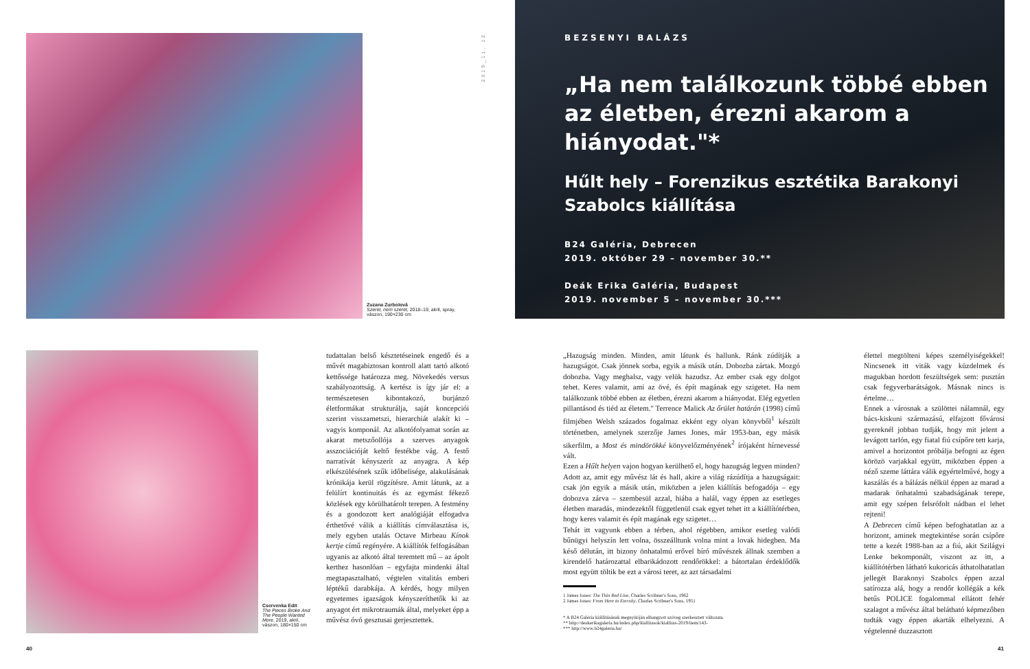Zuzana Zurbolová
Szeret, nem szeret, 2018–19, akril, spray, vászon, 190×230 cm
2019_11, 12
Cservenka Edit
The Pieces Broke And The People Wanted More, 2019, akril, vászon, 180×150 cm
tudattalan belső késztetéseinek engedő és a művét magabiztosan kontroll alatt tartó alkotó kettőssége határozza meg. Növekedés versus szabályozottság. A kertész is így jár el: a természetesen kibontakozó, burjánzó életformákat strukturálja, saját koncepciói szerint visszametszi, hierarchiát alakít ki – vagyis komponál. Az alkotófolyamat során az akarat metszőollója a szerves anyagok asszociációját keltő festékbe vág. A festő narratívát kényszerít az anyagra. A kép elkészülésének szűk időbelisége, alakulásának krónikája kerül rögzítésre. Amit látunk, az a felülírt kontinuitás és az egymást fékező közlések egy körülhatárolt terepen. A festmény és a gondozott kert analógiáját elfogadva érthetővé válik a kiállítás címválasztása is, mely egyben utalás Octave Mirbeau Kínok kertje című regényére. A kiállítók felfogásában ugyanis az alkotó által teremtett mű – az ápolt kerthez hasonlóan – egyfajta mindenki által megtapasztalható, végtelen vitalitás emberi léptékű darabkája. A kérdés, hogy milyen egyetemes igazságok kényszeríthetők ki az anyagot ért mikrotraumák által, melyeket épp a művész óvó gesztusai gerjesztettek.
40
BEZSENYI BALÁZS
„Ha nem találkozunk többé ebben az életben, érezni akarom a hiányodat."*
Hűlt hely – Forenzikus esztétika Barakonyi Szabolcs kiállítása
B24 Galéria, Debrecen
2019. október 29 – november 30.**
Deák Erika Galéria, Budapest
2019. november 5 – november 30.***
„Hazugság minden. Minden, amit látunk és hallunk. Ránk zúdítják a hazugságot. Csak jönnek sorba, egyik a másik után. Dobozba zártak. Mozgó dobozba. Vagy meghalsz, vagy velük hazudsz. Az ember csak egy dolgot tehet. Keres valamit, ami az övé, és épít magának egy szigetet. Ha nem találkozunk többé ebben az életben, érezni akarom a hiányodat. Elég egyetlen pillantásod és tiéd az életem." Terrence Malick Az őrület határán (1998) című filmjében Welsh százados fogalmaz ekként egy olyan könyvből<sup>1</sup> készült történetben, amelynek szerzője James Jones, már 1953-ban, egy másik sikerfilm, a Most és mindörökké könyvelőzményének<sup>2</sup> írójaként hírnevessé vált.
Ezen a Hűlt helyen vajon hogyan kerülhető el, hogy hazugság legyen minden? Adott az, amit egy művész lát és hall, akire a világ rázúdítja a hazugságait: csak jön egyik a másik után, miközben a jelen kiállítás befogadója – egy dobozva zárva – szembesül azzal, hiába a halál, vagy éppen az esetleges életben maradás, mindezektől függetlenül csak egyet tehet itt a kiállítótérben, hogy keres valamit és épít magának egy szigetet…
Tehát itt vagyunk ebben a térben, ahol régebben, amikor esetleg valódi bűnügyi helyszín lett volna, összeálltunk volna mint a lovak hidegben. Ma késő délután, itt bizony önhatalmú erővel bíró művészek állnak szemben a kirendelő határozattal elbarikádozott rendőrökkel: a bátortalan érdeklődők most együtt töltik be ezt a városi teret, az azt társadalmi
1 James Jones: The Thin Red Line, Charles Scribner's Sons, 1962
2 James Jones: From Here to Eternity, Charles Scribner's Sons, 1951
* A B24 Galéria kiállításának megnyitóján elhangzott szöveg szerkesztett változata.
** http://deakerikagaleria.hu/index.php/kiallitasok/kiallitas-2019/item/143-
*** http://www.b24galeria.hu/
élettel megtölteni képes személyiségekkel! Nincsenek itt viták vagy küzdelmek és magukban hordott feszültségek sem: pusztán csak fegyverbarátságok. Másnak nincs is értelme…
Ennek a városnak a szülöttei nálamnál, egy bács-kiskuni származású, elfajzott fővárosi gyereknél jobban tudják, hogy mit jelent a levágott tarlón, egy fiatal fiú csípőre tett karja, amivel a horizontot próbálja befogni az égen körözö varjakkal együtt, miközben éppen a néző szeme láttára válik egyértelművé, hogy a kaszálás és a bálázás nélkül éppen az marad a madarak önhatalmú szabadságának terepe, amit egy szépen felsrófolt nádban el lehet rejteni!
A Debrecen című képen befoghatatlan az a horizont, aminek megtekintése során csípőre tette a kezét 1988-ban az a fiú, akit Szilágyi Lenke bekomponált, viszont az itt, a kiállítótérben látható kukoricás áthatolhatatlan jellegét Barakonyi Szabolcs éppen azzal satírozza alá, hogy a rendőr kollégák a kék betűs POLICE fogalommal ellátott fehér szalagot a művész által belátható képmezőben tudták vagy éppen akarták elhelyezni. A végtelenné duzzasztott
41